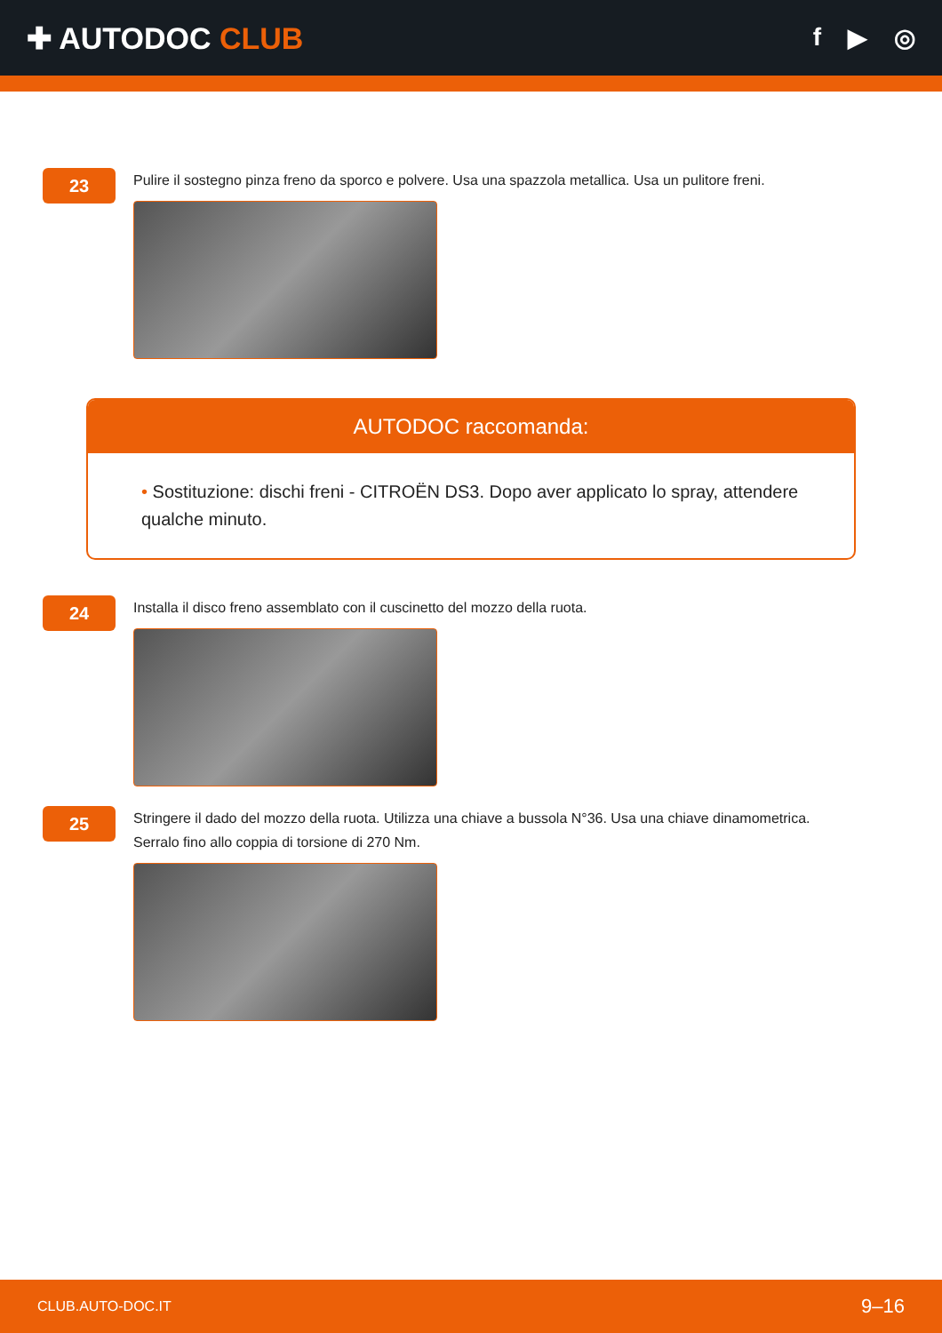✚ AUTODOC CLUB
f ▶ ◎
23
Pulire il sostegno pinza freno da sporco e polvere. Usa una spazzola metallica. Usa un pulitore freni.
AUTODOC raccomanda:
• Sostituzione: dischi freni - CITROËN DS3. Dopo aver applicato lo spray, attendere qualche minuto.
24
Installa il disco freno assemblato con il cuscinetto del mozzo della ruota.
25
Stringere il dado del mozzo della ruota. Utilizza una chiave a bussola N°36. Usa una chiave dinamometrica.
Serralo fino allo coppia di torsione di 270 Nm.
CLUB.AUTO-DOC.IT 9–16